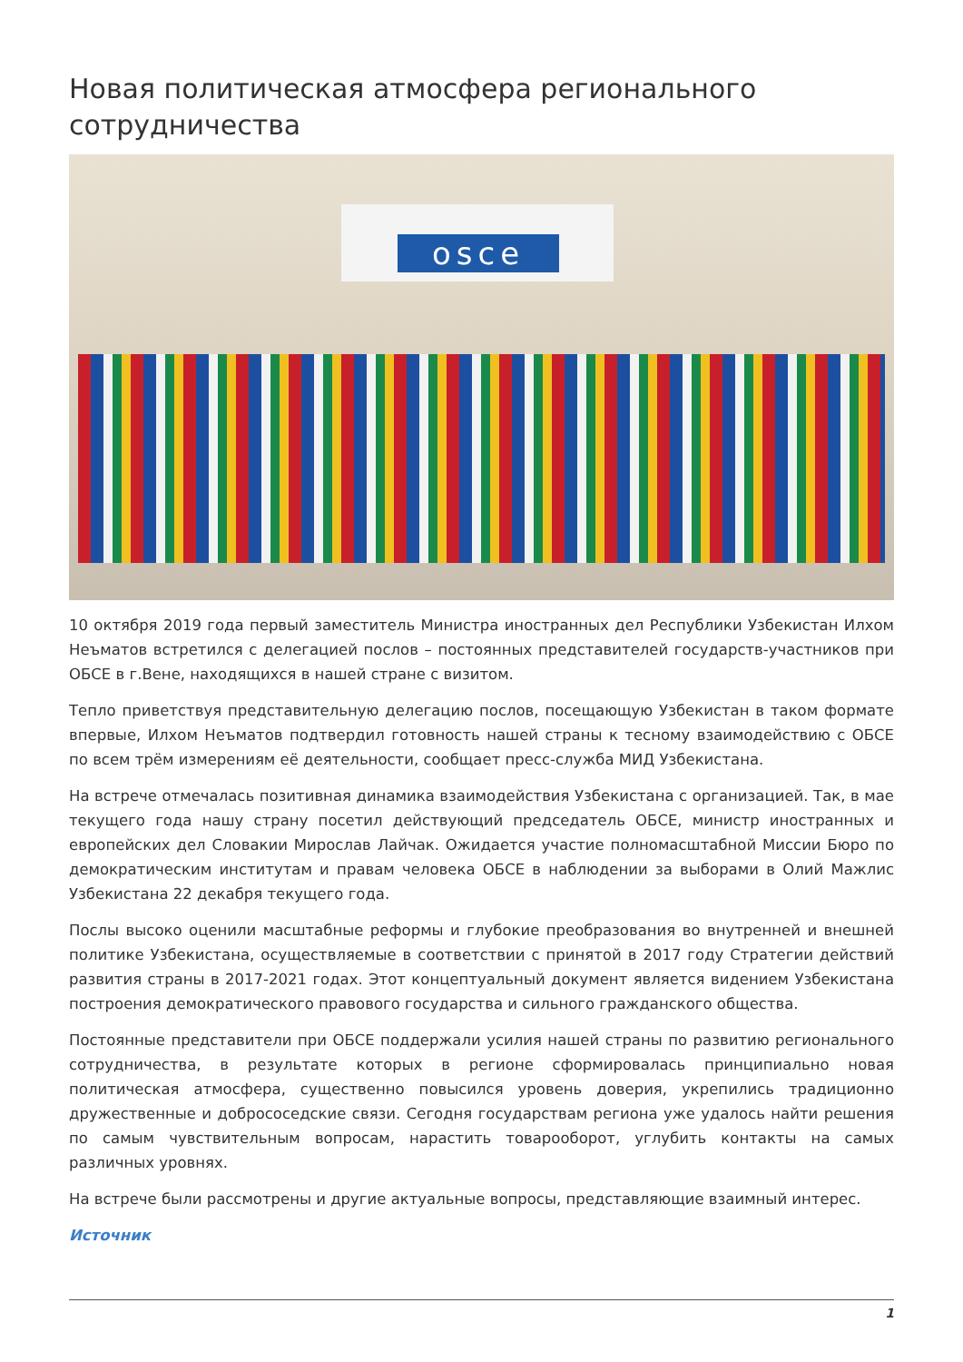Новая политическая атмосфера регионального сотрудничества
osce
10 октября 2019 года первый заместитель Министра иностранных дел Республики Узбекистан Илхом Неъматов встретился с делегацией послов – постоянных представителей государств-участников при ОБСЕ в г.Вене, находящихся в нашей стране с визитом.
Тепло приветствуя представительную делегацию послов, посещающую Узбекистан в таком формате впервые, Илхом Неъматов подтвердил готовность нашей страны к тесному взаимодействию с ОБСЕ по всем трём измерениям её деятельности, сообщает пресс-служба МИД Узбекистана.
На встрече отмечалась позитивная динамика взаимодействия Узбекистана с организацией. Так, в мае текущего года нашу страну посетил действующий председатель ОБСЕ, министр иностранных и европейских дел Словакии Мирослав Лайчак. Ожидается участие полномасштабной Миссии Бюро по демократическим институтам и правам человека ОБСЕ в наблюдении за выборами в Олий Мажлис Узбекистана 22 декабря текущего года.
Послы высоко оценили масштабные реформы и глубокие преобразования во внутренней и внешней политике Узбекистана, осуществляемые в соответствии с принятой в 2017 году Стратегии действий развития страны в 2017-2021 годах. Этот концептуальный документ является видением Узбекистана построения демократического правового государства и сильного гражданского общества.
Постоянные представители при ОБСЕ поддержали усилия нашей страны по развитию регионального сотрудничества, в результате которых в регионе сформировалась принципиально новая политическая атмосфера, существенно повысился уровень доверия, укрепились традиционно дружественные и добрососедские связи. Сегодня государствам региона уже удалось найти решения по самым чувствительным вопросам, нарастить товарооборот, углубить контакты на самых различных уровнях.
На встрече были рассмотрены и другие актуальные вопросы, представляющие взаимный интерес.
Источник
1